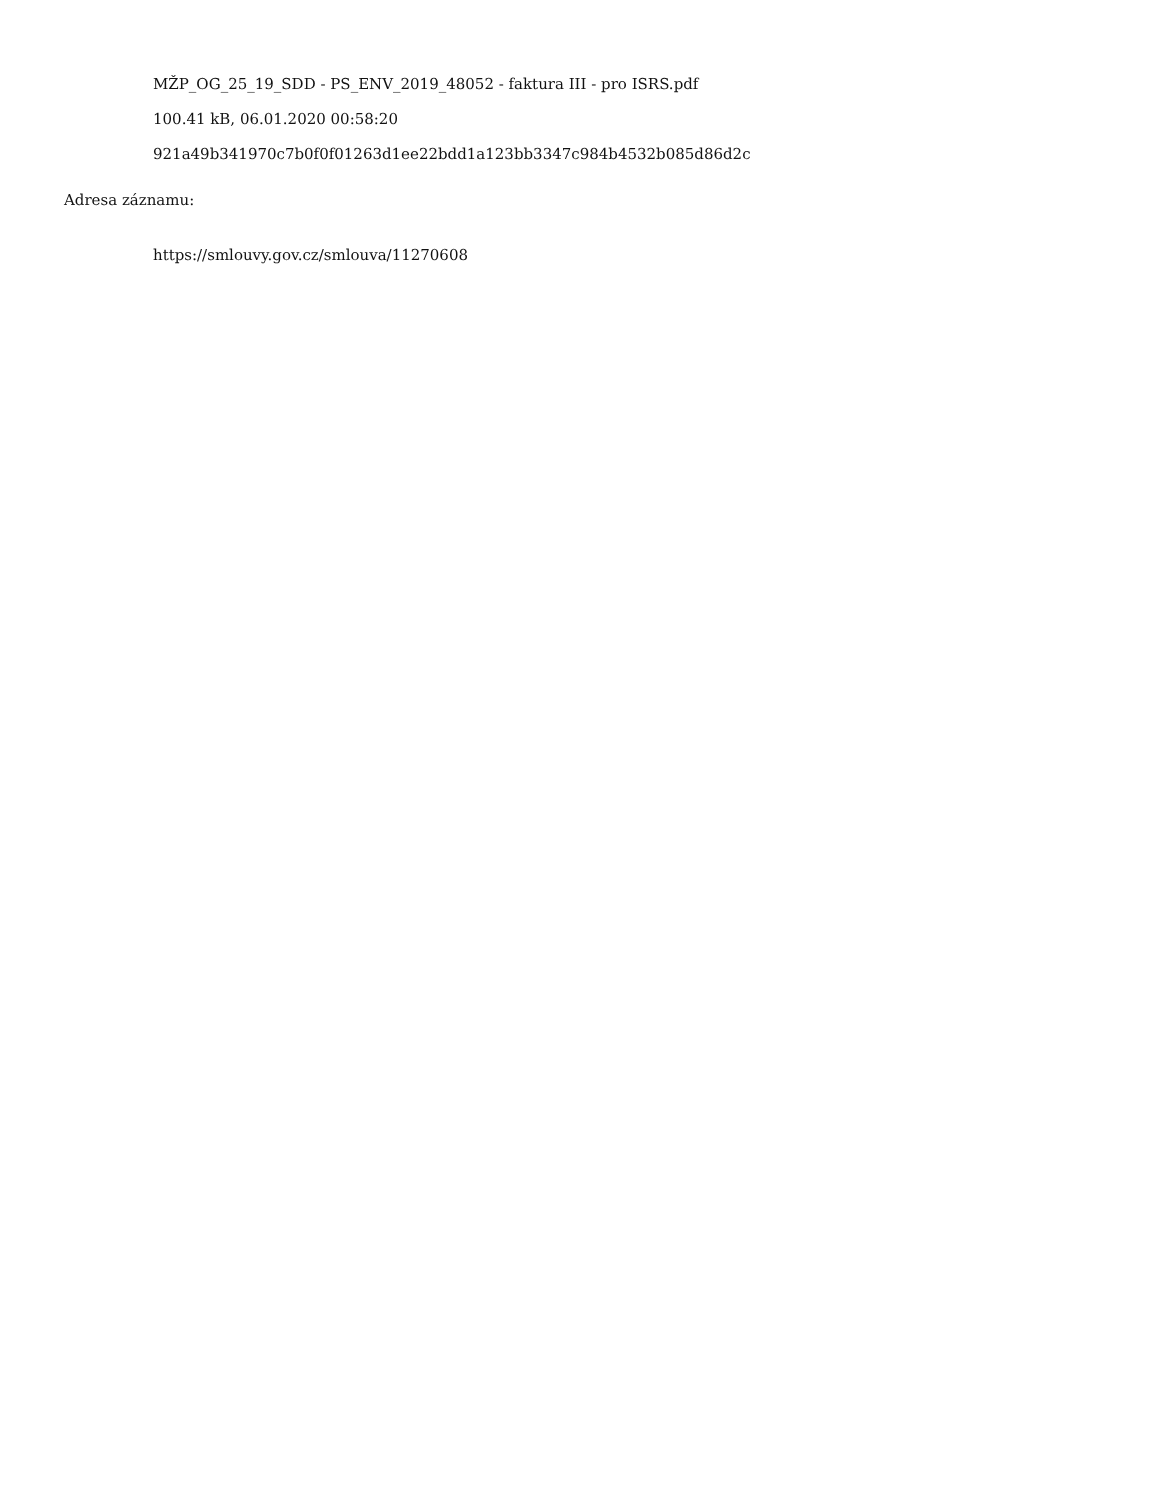MŽP_OG_25_19_SDD - PS_ENV_2019_48052 - faktura III - pro ISRS.pdf
100.41 kB, 06.01.2020 00:58:20
921a49b341970c7b0f0f01263d1ee22bdd1a123bb3347c984b4532b085d86d2c
Adresa záznamu:
https://smlouvy.gov.cz/smlouva/11270608